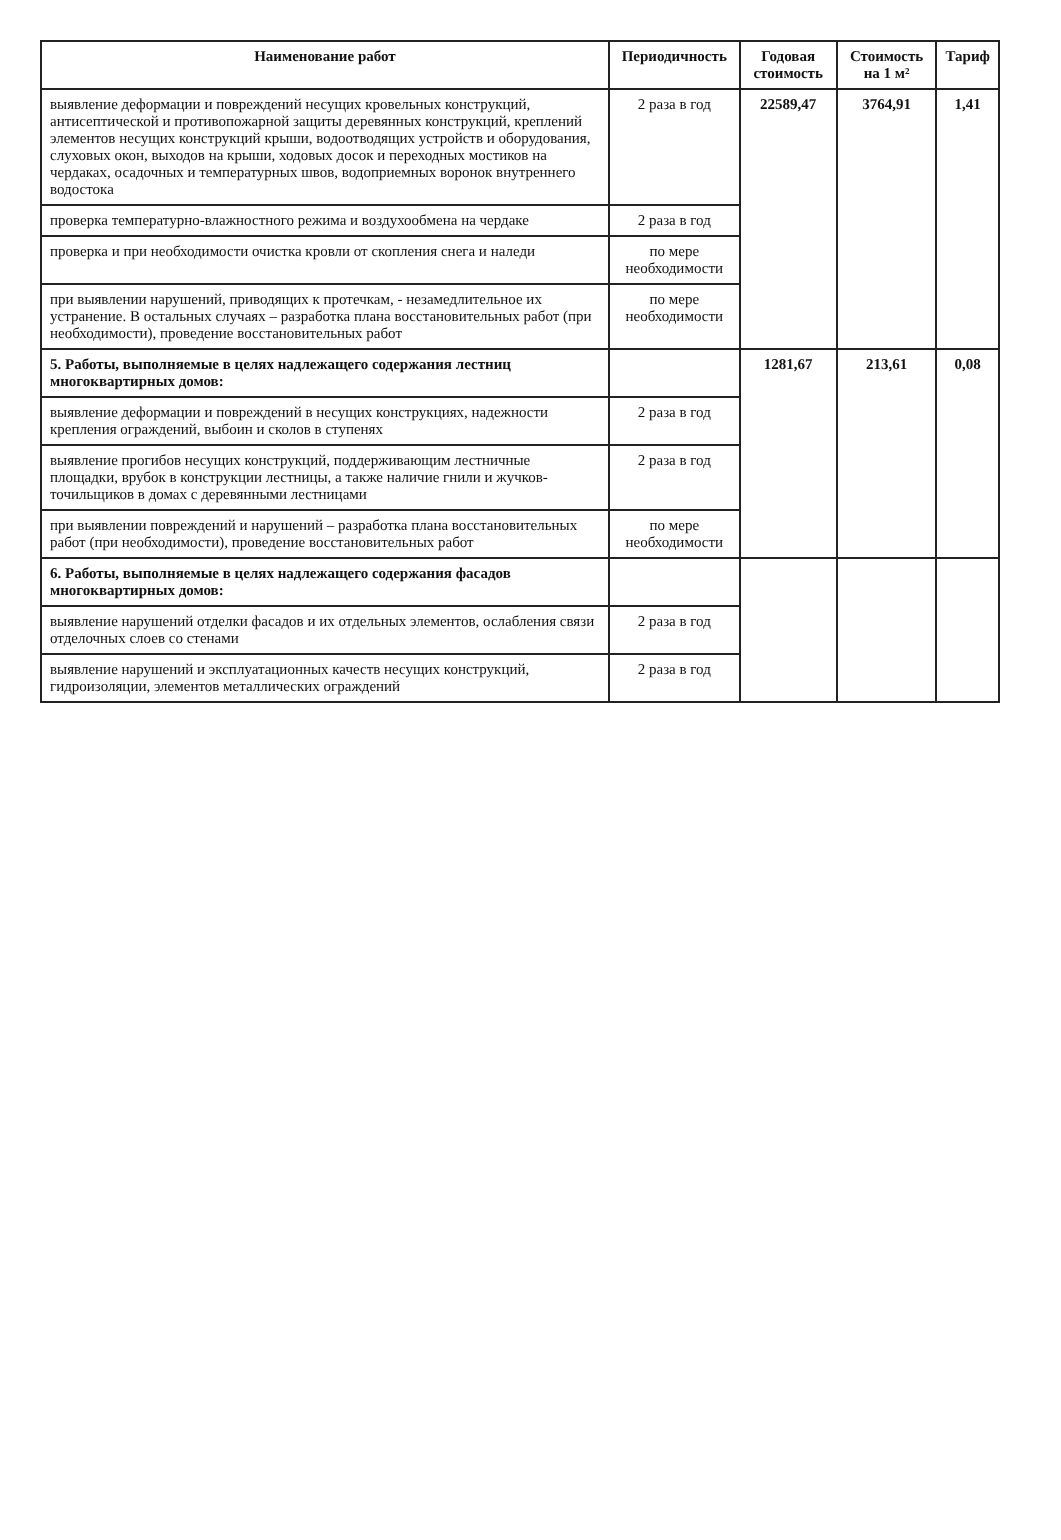| Наименование работ | Периодичность | Годовая стоимость | Стоимость на 1 м² | Тариф |
| --- | --- | --- | --- | --- |
| выявление деформации и повреждений несущих кровельных конструкций, антисептической и противопожарной защиты деревянных конструкций, креплений элементов несущих конструкций крыши, водоотводящих устройств и оборудования, слуховых окон, выходов на крыши, ходовых досок и переходных мостиков на чердаках, осадочных и температурных швов, водоприемных воронок внутреннего водостока | 2 раза в год | 22589,47 | 3764,91 | 1,41 |
| проверка температурно-влажностного режима и воздухообмена на чердаке | 2 раза в год | | | |
| проверка и при необходимости очистка кровли от скопления снега и наледи | по мере необходимости | | | |
| при выявлении нарушений, приводящих к протечкам, - незамедлительное их устранение. В остальных случаях – разработка плана восстановительных работ (при необходимости), проведение восстановительных работ | по мере необходимости | | | |
| 5. Работы, выполняемые в целях надлежащего содержания лестниц многоквартирных домов: | | 1281,67 | 213,61 | 0,08 |
| выявление деформации и повреждений в несущих конструкциях, надежности крепления ограждений, выбоин и сколов в ступенях | 2 раза в год | | | |
| выявление прогибов несущих конструкций, поддерживающим лестничные площадки, врубок в конструкции лестницы, а также наличие гнили и жучков-точильщиков в домах с деревянными лестницами | 2 раза в год | | | |
| при выявлении повреждений и нарушений – разработка плана восстановительных работ (при необходимости), проведение восстановительных работ | по мере необходимости | | | |
| 6. Работы, выполняемые в целях надлежащего содержания фасадов многоквартирных домов: | | | | |
| выявление нарушений отделки фасадов и их отдельных элементов, ослабления связи отделочных слоев со стенами | 2 раза в год | | | |
| выявление нарушений и эксплуатационных качеств несущих конструкций, гидроизоляции, элементов металлических ограждений | 2 раза в год | | | |